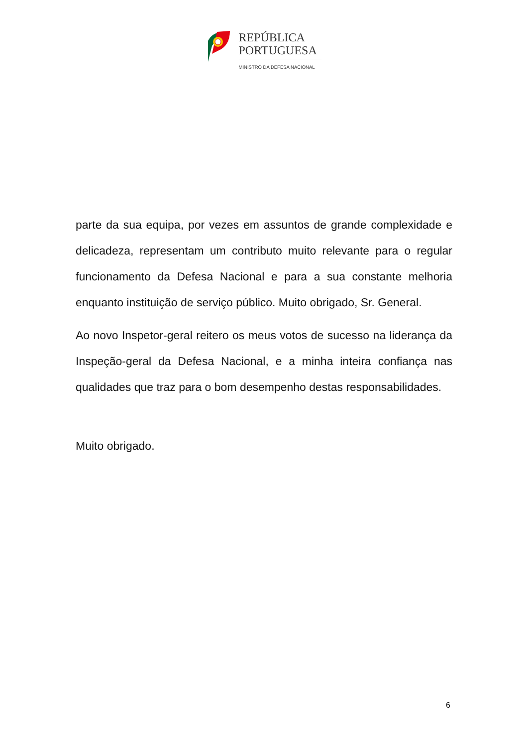REPÚBLICA
PORTUGUESA
MINISTRO DA DEFESA NACIONAL
parte da sua equipa, por vezes em assuntos de grande complexidade e delicadeza, representam um contributo muito relevante para o regular funcionamento da Defesa Nacional e para a sua constante melhoria enquanto instituição de serviço público. Muito obrigado, Sr. General.
Ao novo Inspetor-geral reitero os meus votos de sucesso na liderança da Inspeção-geral da Defesa Nacional, e a minha inteira confiança nas qualidades que traz para o bom desempenho destas responsabilidades.
Muito obrigado.
6